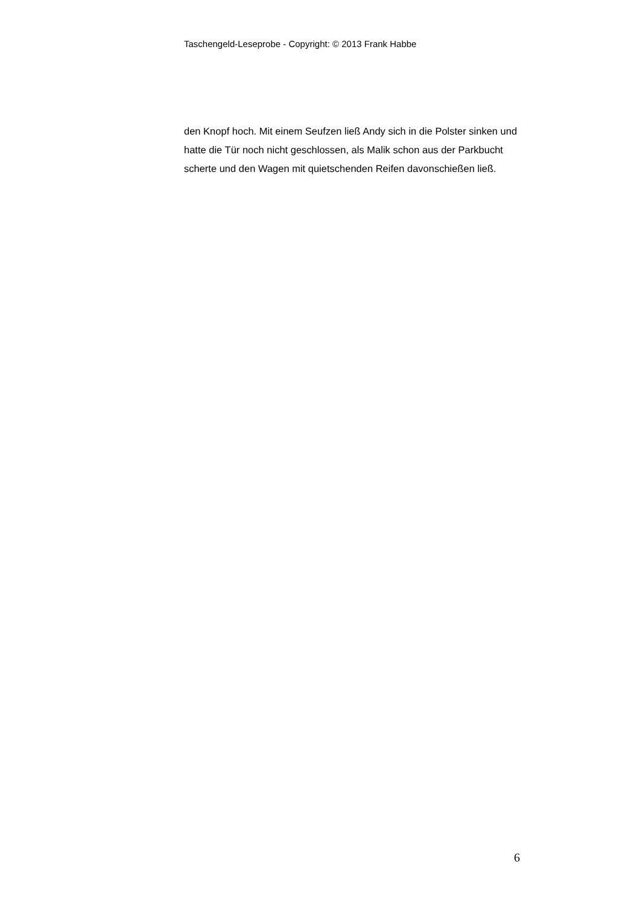Taschengeld-Leseprobe - Copyright: © 2013 Frank Habbe
den Knopf hoch. Mit einem Seufzen ließ Andy sich in die Polster sinken und hatte die Tür noch nicht geschlossen, als Malik schon aus der Parkbucht scherte und den Wagen mit quietschenden Reifen davonschießen ließ.
6